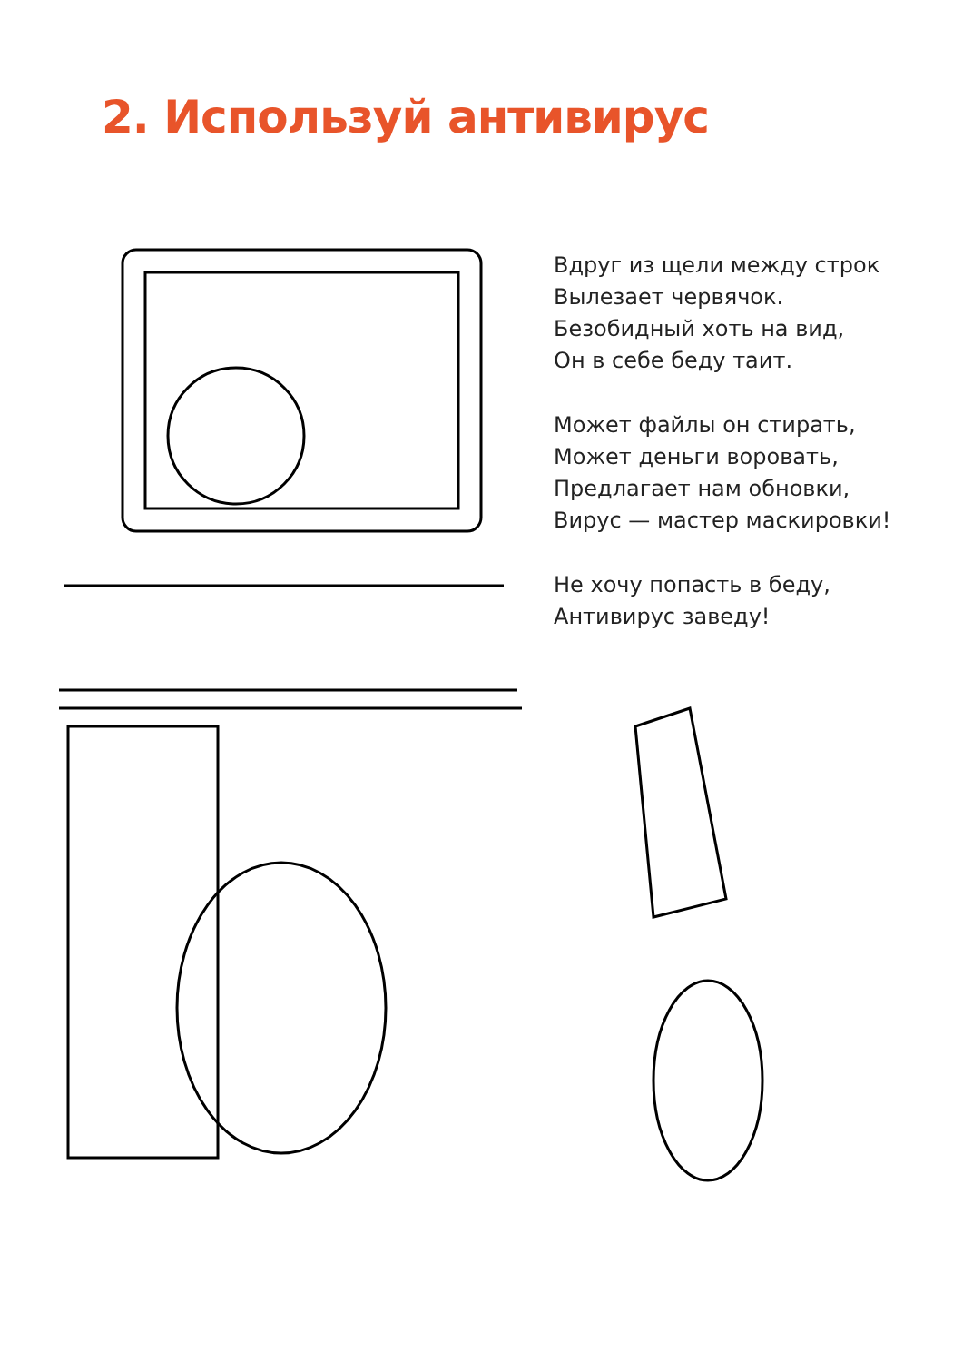2. Используй антивирус
Вдруг из щели между строк
Вылезает червячок.
Безобидный хоть на вид,
Он в себе беду таит.
Может файлы он стирать,
Может деньги воровать,
Предлагает нам обновки,
Вирус — мастер маскировки!
Не хочу попасть в беду,
Антивирус заведу!